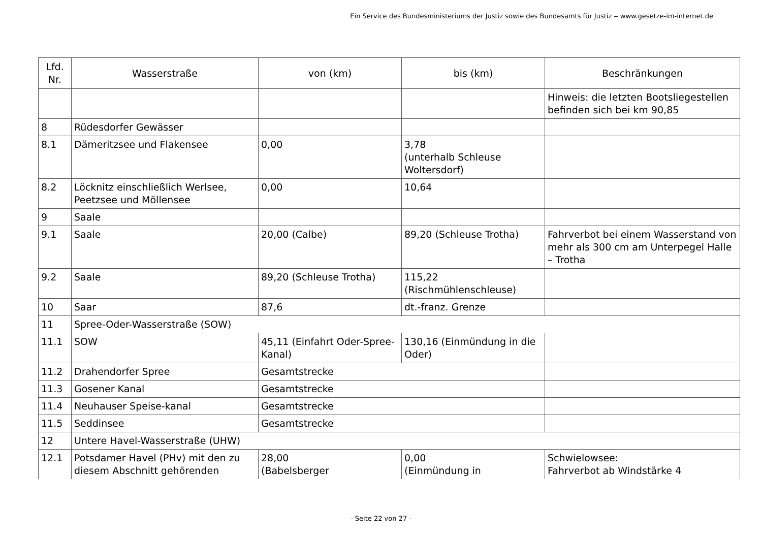Ein Service des Bundesministeriums der Justiz sowie des Bundesamts für Justiz ‒ www.gesetze-im-internet.de
| Lfd. Nr. | Wasserstraße | von (km) | bis (km) | Beschränkungen |
| --- | --- | --- | --- | --- |
| | | | | Hinweis: die letzten Bootsliegestellen befinden sich bei km 90,85 |
| 8 | Rüdesdorfer Gewässer | | | |
| 8.1 | Dämeritzsee und Flakensee | 0,00 | 3,78 (unterhalb Schleuse Woltersdorf) | |
| 8.2 | Löcknitz einschließlich Werlsee, Peetzsee und Möllensee | 0,00 | 10,64 | |
| 9 | Saale | | | |
| 9.1 | Saale | 20,00 (Calbe) | 89,20 (Schleuse Trotha) | Fahrverbot bei einem Wasserstand von mehr als 300 cm am Unterpegel Halle – Trotha |
| 9.2 | Saale | 89,20 (Schleuse Trotha) | 115,22 (Rischmühlenschleuse) | |
| 10 | Saar | 87,6 | dt.-franz. Grenze | |
| 11 | Spree-Oder-Wasserstraße (SOW) | | | |
| 11.1 | SOW | 45,11 (Einfahrt Oder-Spree-Kanal) | 130,16 (Einmündung in die Oder) | |
| 11.2 | Drahendorfer Spree | Gesamtstrecke | | |
| 11.3 | Gosener Kanal | Gesamtstrecke | | |
| 11.4 | Neuhauser Speise-kanal | Gesamtstrecke | | |
| 11.5 | Seddinsee | Gesamtstrecke | | |
| 12 | Untere Havel-Wasserstraße (UHW) | | | |
| 12.1 | Potsdamer Havel (PHv) mit den zu diesem Abschnitt gehörenden | 28,00 (Babelsberger | 0,00 (Einmündung in | Schwielowsee: Fahrverbot ab Windstärke 4 |
- Seite 22 von 27 -